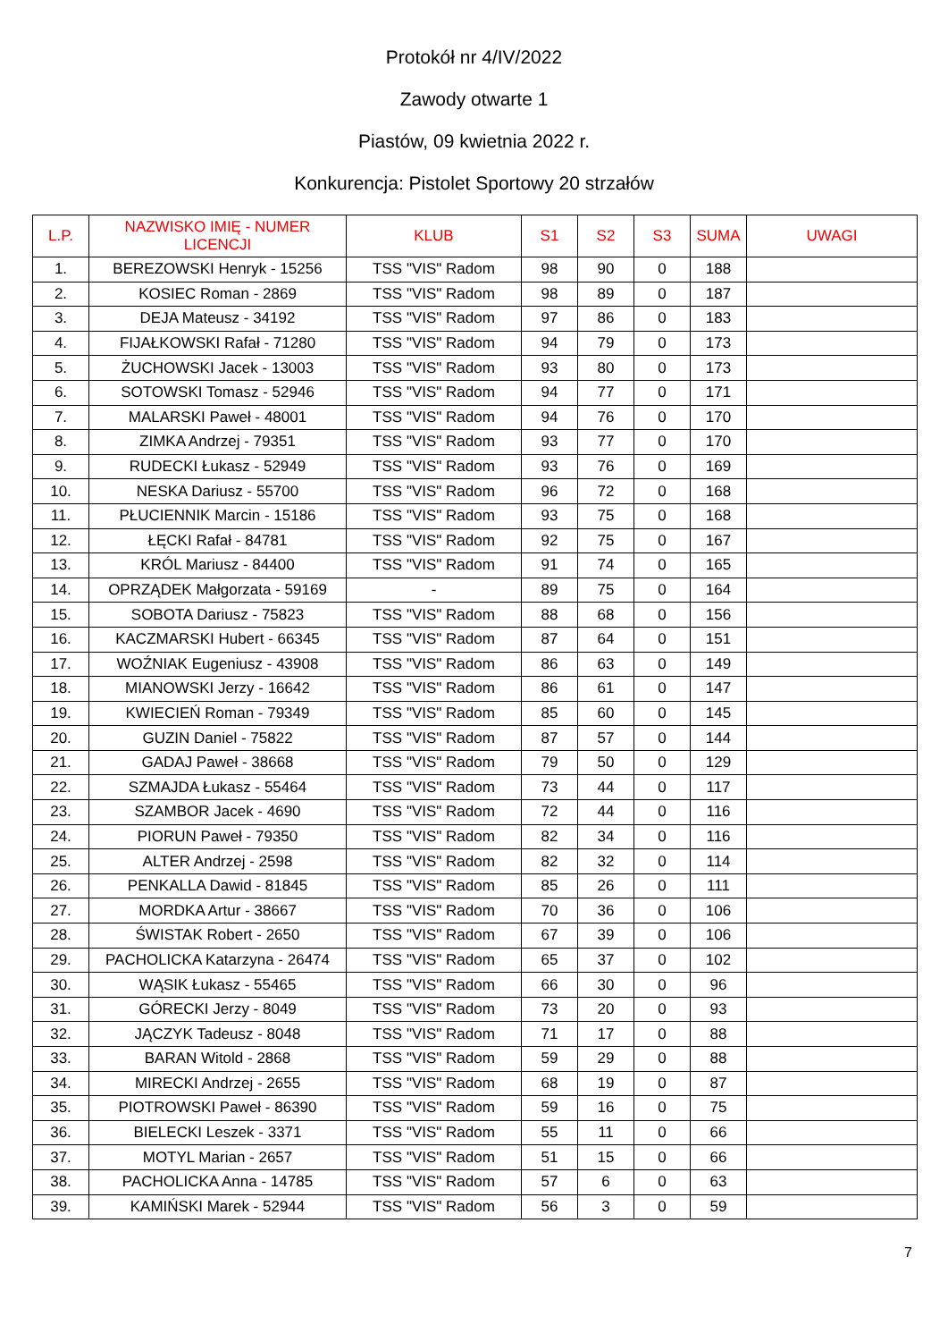Protokół nr 4/IV/2022
Zawody otwarte 1
Piastów, 09 kwietnia 2022 r.
Konkurencja: Pistolet Sportowy 20 strzałów
| L.P. | NAZWISKO IMIĘ - NUMER LICENCJI | KLUB | S1 | S2 | S3 | SUMA | UWAGI |
| --- | --- | --- | --- | --- | --- | --- | --- |
| 1. | BEREZOWSKI Henryk - 15256 | TSS "VIS" Radom | 98 | 90 | 0 | 188 | |
| 2. | KOSIEC Roman - 2869 | TSS "VIS" Radom | 98 | 89 | 0 | 187 | |
| 3. | DEJA Mateusz - 34192 | TSS "VIS" Radom | 97 | 86 | 0 | 183 | |
| 4. | FIJAŁKOWSKI Rafał - 71280 | TSS "VIS" Radom | 94 | 79 | 0 | 173 | |
| 5. | ŻUCHOWSKI Jacek - 13003 | TSS "VIS" Radom | 93 | 80 | 0 | 173 | |
| 6. | SOTOWSKI Tomasz - 52946 | TSS "VIS" Radom | 94 | 77 | 0 | 171 | |
| 7. | MALARSKI Paweł - 48001 | TSS "VIS" Radom | 94 | 76 | 0 | 170 | |
| 8. | ZIMKA Andrzej - 79351 | TSS "VIS" Radom | 93 | 77 | 0 | 170 | |
| 9. | RUDECKI Łukasz - 52949 | TSS "VIS" Radom | 93 | 76 | 0 | 169 | |
| 10. | NESKA Dariusz - 55700 | TSS "VIS" Radom | 96 | 72 | 0 | 168 | |
| 11. | PŁUCIENNIK Marcin - 15186 | TSS "VIS" Radom | 93 | 75 | 0 | 168 | |
| 12. | ŁĘCKI Rafał - 84781 | TSS "VIS" Radom | 92 | 75 | 0 | 167 | |
| 13. | KRÓL Mariusz - 84400 | TSS "VIS" Radom | 91 | 74 | 0 | 165 | |
| 14. | OPRZĄDEK Małgorzata - 59169 | - | 89 | 75 | 0 | 164 | |
| 15. | SOBOTA Dariusz - 75823 | TSS "VIS" Radom | 88 | 68 | 0 | 156 | |
| 16. | KACZMARSKI Hubert - 66345 | TSS "VIS" Radom | 87 | 64 | 0 | 151 | |
| 17. | WOŹNIAK Eugeniusz - 43908 | TSS "VIS" Radom | 86 | 63 | 0 | 149 | |
| 18. | MIANOWSKI Jerzy - 16642 | TSS "VIS" Radom | 86 | 61 | 0 | 147 | |
| 19. | KWIECIEŃ Roman - 79349 | TSS "VIS" Radom | 85 | 60 | 0 | 145 | |
| 20. | GUZIN Daniel - 75822 | TSS "VIS" Radom | 87 | 57 | 0 | 144 | |
| 21. | GADAJ Paweł - 38668 | TSS "VIS" Radom | 79 | 50 | 0 | 129 | |
| 22. | SZMAJDA Łukasz - 55464 | TSS "VIS" Radom | 73 | 44 | 0 | 117 | |
| 23. | SZAMBOR Jacek - 4690 | TSS "VIS" Radom | 72 | 44 | 0 | 116 | |
| 24. | PIORUN Paweł - 79350 | TSS "VIS" Radom | 82 | 34 | 0 | 116 | |
| 25. | ALTER Andrzej - 2598 | TSS "VIS" Radom | 82 | 32 | 0 | 114 | |
| 26. | PENKALLA Dawid - 81845 | TSS "VIS" Radom | 85 | 26 | 0 | 111 | |
| 27. | MORDKA Artur - 38667 | TSS "VIS" Radom | 70 | 36 | 0 | 106 | |
| 28. | ŚWISTAK Robert - 2650 | TSS "VIS" Radom | 67 | 39 | 0 | 106 | |
| 29. | PACHOLICKA Katarzyna - 26474 | TSS "VIS" Radom | 65 | 37 | 0 | 102 | |
| 30. | WĄSIK Łukasz - 55465 | TSS "VIS" Radom | 66 | 30 | 0 | 96 | |
| 31. | GÓRECKI Jerzy - 8049 | TSS "VIS" Radom | 73 | 20 | 0 | 93 | |
| 32. | JĄCZYK Tadeusz - 8048 | TSS "VIS" Radom | 71 | 17 | 0 | 88 | |
| 33. | BARAN Witold - 2868 | TSS "VIS" Radom | 59 | 29 | 0 | 88 | |
| 34. | MIRECKI Andrzej - 2655 | TSS "VIS" Radom | 68 | 19 | 0 | 87 | |
| 35. | PIOTROWSKI Paweł - 86390 | TSS "VIS" Radom | 59 | 16 | 0 | 75 | |
| 36. | BIELECKI Leszek - 3371 | TSS "VIS" Radom | 55 | 11 | 0 | 66 | |
| 37. | MOTYL Marian - 2657 | TSS "VIS" Radom | 51 | 15 | 0 | 66 | |
| 38. | PACHOLICKA Anna - 14785 | TSS "VIS" Radom | 57 | 6 | 0 | 63 | |
| 39. | KAMIŃSKI Marek - 52944 | TSS "VIS" Radom | 56 | 3 | 0 | 59 | |
7